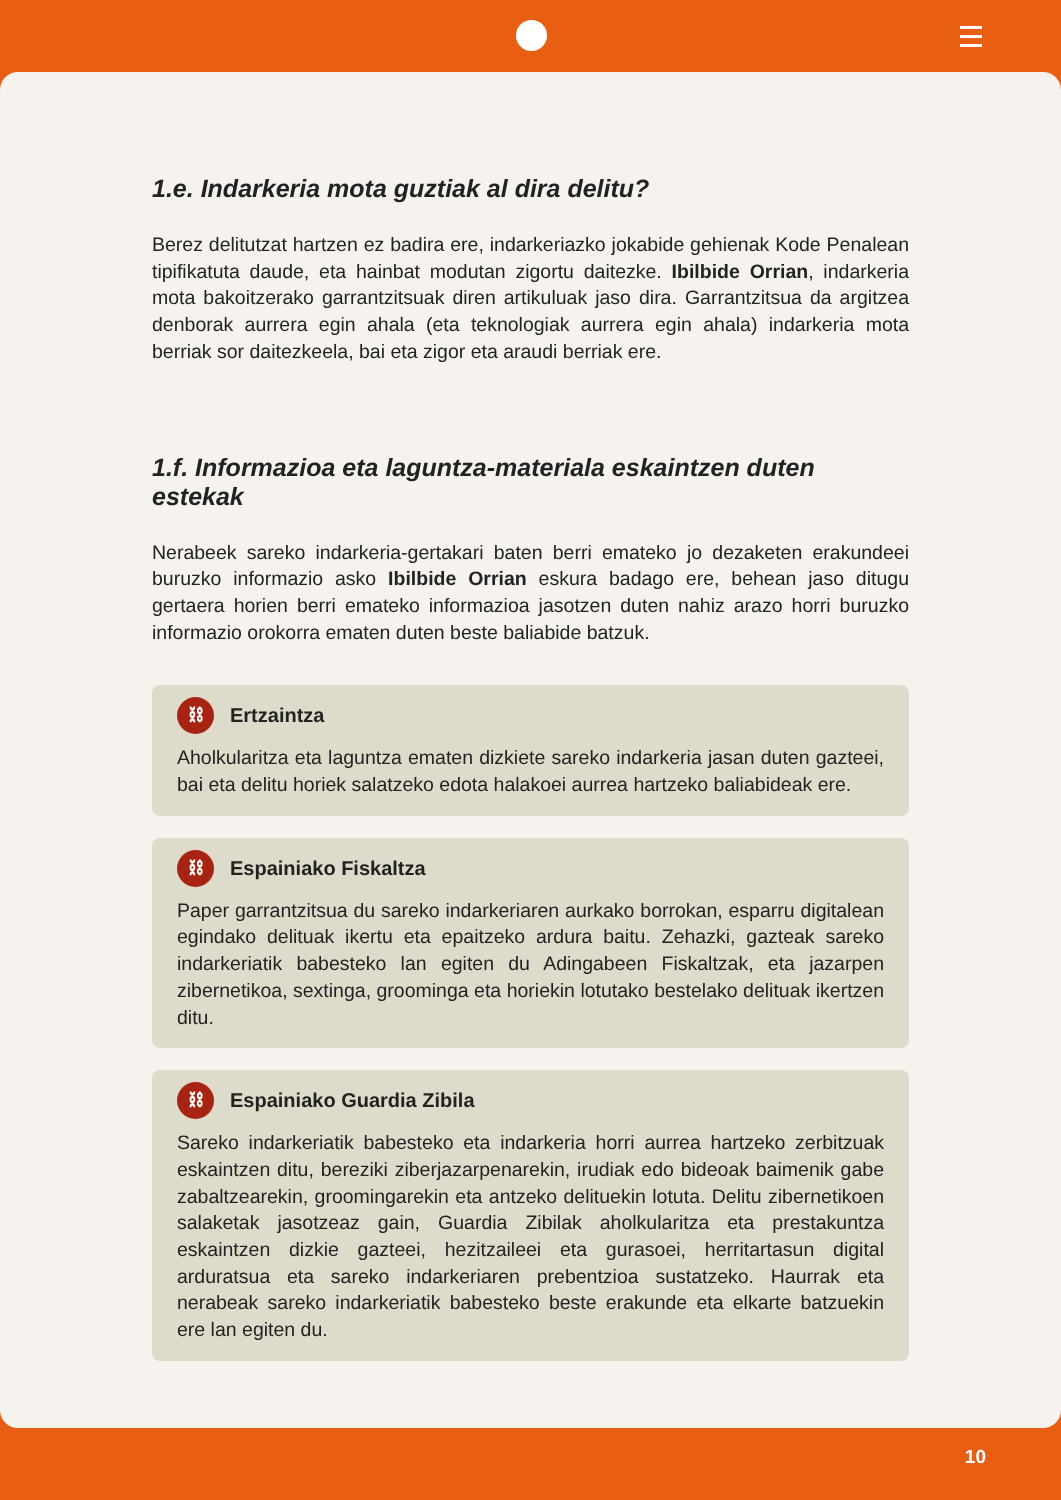1.e. Indarkeria mota guztiak al dira delitu?
Berez delitutzat hartzen ez badira ere, indarkeriazko jokabide gehienak Kode Penalean tipifikatuta daude, eta hainbat modutan zigortu daitezke. Ibilbide Orrian, indarkeria mota bakoitzerako garrantzitsuak diren artikuluak jaso dira. Garrantzitsua da argitzea denborak aurrera egin ahala (eta teknologiak aurrera egin ahala) indarkeria mota berriak sor daitezkeela, bai eta zigor eta araudi berriak ere.
1.f. Informazioa eta laguntza-materiala eskaintzen duten estekak
Nerabeek sareko indarkeria-gertakari baten berri emateko jo dezaketen erakundeei buruzko informazio asko Ibilbide Orrian eskura badago ere, behean jaso ditugu gertaera horien berri emateko informazioa jasotzen duten nahiz arazo horri buruzko informazio orokorra ematen duten beste baliabide batzuk.
⛓ Ertzaintza
Aholkularitza eta laguntza ematen dizkiete sareko indarkeria jasan duten gazteei, bai eta delitu horiek salatzeko edota halakoei aurrea hartzeko baliabideak ere.
⛓ Espainiako Fiskaltza
Paper garrantzitsua du sareko indarkeriaren aurkako borrokan, esparru digitalean egindako delituak ikertu eta epaitzeko ardura baitu. Zehazki, gazteak sareko indarkeriatik babesteko lan egiten du Adingabeen Fiskaltzak, eta jazarpen zibernetikoa, sextinga, groominga eta horiekin lotutako bestelako delituak ikertzen ditu.
⛓ Espainiako Guardia Zibila
Sareko indarkeriatik babesteko eta indarkeria horri aurrea hartzeko zerbitzuak eskaintzen ditu, bereziki ziberjazarpenarekin, irudiak edo bideoak baimenik gabe zabaltzearekin, groomingarekin eta antzeko delituekin lotuta. Delitu zibernetikoen salaketak jasotzeaz gain, Guardia Zibilak aholkularitza eta prestakuntza eskaintzen dizkie gazteei, hezitzaileei eta gurasoei, herritartasun digital arduratsua eta sareko indarkeriaren prebentzioa sustatzeko. Haurrak eta nerabeak sareko indarkeriatik babesteko beste erakunde eta elkarte batzuekin ere lan egiten du.
10